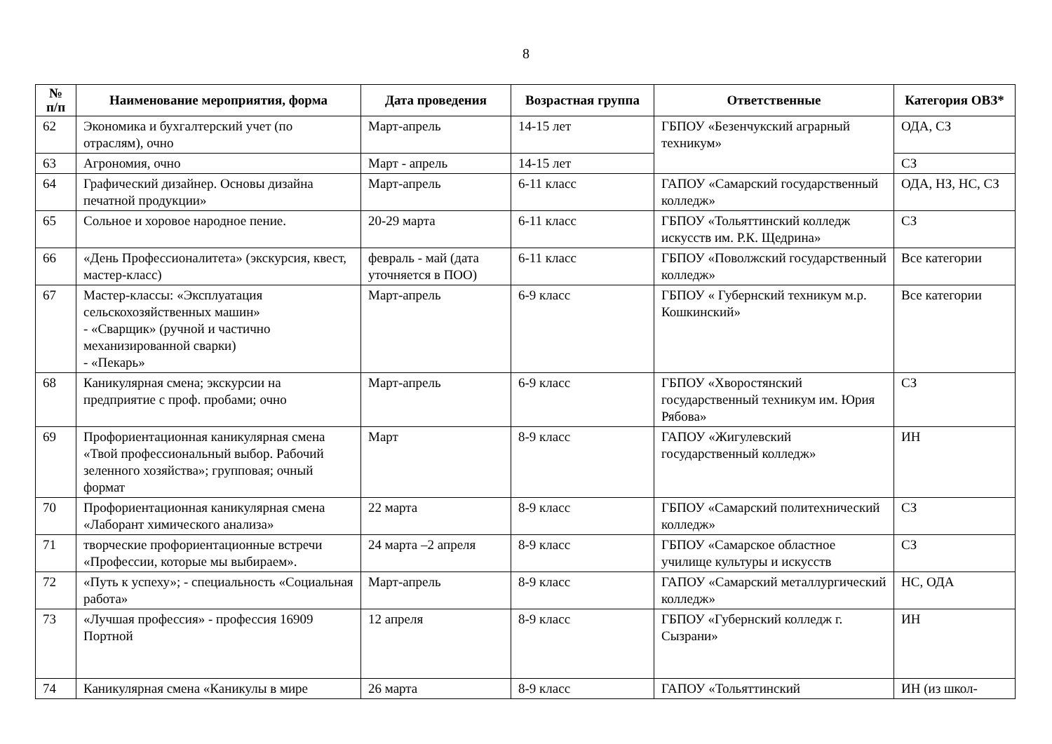8
| № п/п | Наименование мероприятия, форма | Дата проведения | Возрастная группа | Ответственные | Категория ОВЗ* |
| --- | --- | --- | --- | --- | --- |
| 62 | Экономика и бухгалтерский учет (по отраслям), очно | Март-апрель | 14-15 лет | ГБПОУ «Безенчукский аграрный техникум» | ОДА, СЗ |
| 63 | Агрономия, очно | Март - апрель | 14-15 лет | | СЗ |
| 64 | Графический дизайнер. Основы дизайна печатной продукции» | Март-апрель | 6-11 класс | ГАПОУ «Самарский государственный колледж» | ОДА, НЗ, НС, СЗ |
| 65 | Сольное и хоровое народное пение. | 20-29 марта | 6-11 класс | ГБПОУ «Тольяттинский колледж искусств им. Р.К. Щедрина» | СЗ |
| 66 | «День Профессионалитета» (экскурсия, квест, мастер-класс) | февраль - май (дата уточняется в ПОО) | 6-11 класс | ГБПОУ «Поволжский государственный колледж» | Все категории |
| 67 | Мастер-классы: «Эксплуатация сельскохозяйственных машин» - «Сварщик» (ручной и частично механизированной сварки) - «Пекарь» | Март-апрель | 6-9 класс | ГБПОУ « Губернский техникум м.р. Кошкинский» | Все категории |
| 68 | Каникулярная смена; экскурсии на предприятие с проф. пробами; очно | Март-апрель | 6-9 класс | ГБПОУ «Хворостянский государственный техникум им. Юрия Рябова» | СЗ |
| 69 | Профориентационная каникулярная смена «Твой профессиональный выбор. Рабочий зеленного хозяйства»; групповая; очный формат | Март | 8-9 класс | ГАПОУ «Жигулевский государственный колледж» | ИН |
| 70 | Профориентационная каникулярная смена «Лаборант химического анализа» | 22 марта | 8-9 класс | ГБПОУ «Самарский политехнический колледж» | СЗ |
| 71 | творческие профориентационные встречи «Профессии, которые мы выбираем». | 24 марта –2 апреля | 8-9 класс | ГБПОУ «Самарское областное училище культуры и искусств | СЗ |
| 72 | «Путь к успеху»; - специальность «Социальная работа» | Март-апрель | 8-9 класс | ГАПОУ «Самарский металлургический колледж» | НС, ОДА |
| 73 | «Лучшая профессия» - профессия 16909 Портной | 12 апреля | 8-9 класс | ГБПОУ «Губернский колледж г. Сызрани» | ИН |
| 74 | Каникулярная смена «Каникулы в мире | 26 марта | 8-9 класс | ГАПОУ «Тольяттинский | ИН (из школ- |